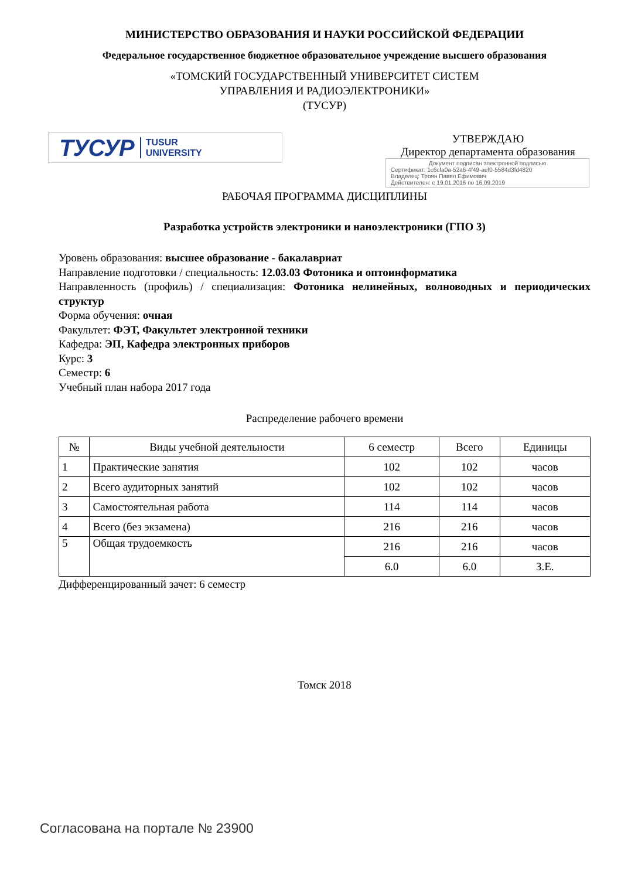МИНИСТЕРСТВО ОБРАЗОВАНИЯ И НАУКИ РОССИЙСКОЙ ФЕДЕРАЦИИ
Федеральное государственное бюджетное образовательное учреждение высшего образования
«ТОМСКИЙ ГОСУДАРСТВЕННЫЙ УНИВЕРСИТЕТ СИСТЕМ
УПРАВЛЕНИЯ И РАДИОЭЛЕКТРОНИКИ»
(ТУСУР)
ТУСУР TUSUR
UNIVERSITY
УТВЕРЖДАЮ
Директор департамента образования
Документ подписан электронной подписью
Сертификат: 1c6cfa0a-52a6-4f49-aef0-5584d3fd4820
Владелец: Троян Павел Ефимович
Действителен: с 19.01.2016 по 16.09.2019
РАБОЧАЯ ПРОГРАММА ДИСЦИПЛИНЫ
Разработка устройств электроники и наноэлектроники (ГПО 3)
Уровень образования: высшее образование - бакалавриат
Направление подготовки / специальность: 12.03.03 Фотоника и оптоинформатика
Направленность (профиль) / специализация: Фотоника нелинейных, волноводных и периодических структур
Форма обучения: очная
Факультет: ФЭТ, Факультет электронной техники
Кафедра: ЭП, Кафедра электронных приборов
Курс: 3
Семестр: 6
Учебный план набора 2017 года
Распределение рабочего времени
| № | Виды учебной деятельности | 6 семестр | Всего | Единицы |
| --- | --- | --- | --- | --- |
| 1 | Практические занятия | 102 | 102 | часов |
| 2 | Всего аудиторных занятий | 102 | 102 | часов |
| 3 | Самостоятельная работа | 114 | 114 | часов |
| 4 | Всего (без экзамена) | 216 | 216 | часов |
| 5 | Общая трудоемкость | 216 | 216 | часов |
| | | 6.0 | 6.0 | З.Е. |
Дифференцированный зачет: 6 семестр
Томск 2018
Согласована на портале № 23900